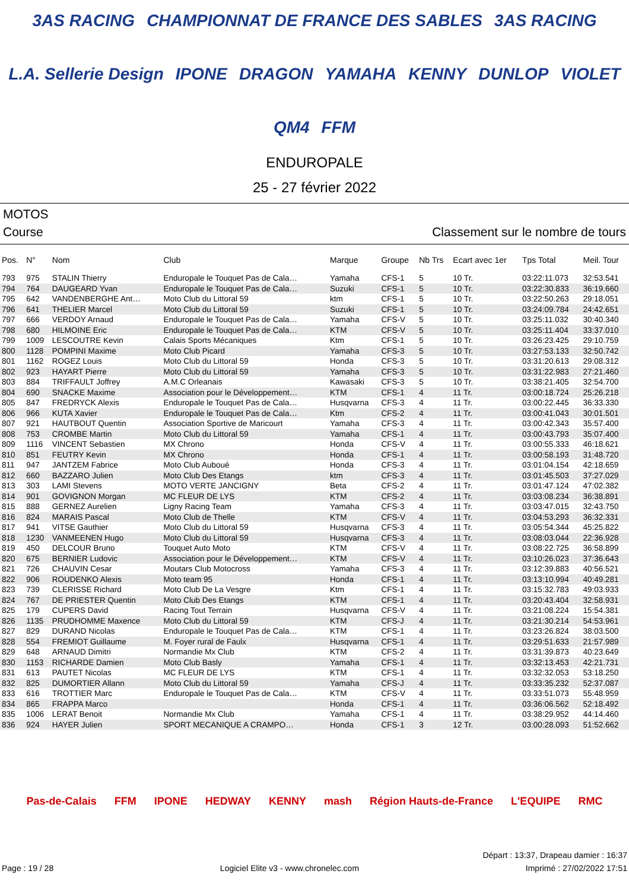3AS RACING CHAMPIONNAT DE FRANCE DES SABLES 3AS RACING L.A. Sellerie Design IPONE DRAGON YAMAHA KENNY DUNLOP VIOLET QM4 FFM
ENDUROPALE
25 - 27 février 2022
MOTOS
Course Classement sur le nombre de tours
| Pos. | N° | Nom | Club | Marque | Groupe | Nb Trs | Ecart avec 1er | Tps Total | Meil. Tour |
| --- | --- | --- | --- | --- | --- | --- | --- | --- | --- |
| 793 | 975 | STALIN Thierry | Enduropale le Touquet Pas de Cala… | Yamaha | CFS-1 | 5 | 10 Tr. | 03:22:11.073 | 32:53.541 |
| 794 | 764 | DAUGEARD Yvan | Enduropale le Touquet Pas de Cala… | Suzuki | CFS-1 | 5 | 10 Tr. | 03:22:30.833 | 36:19.660 |
| 795 | 642 | VANDENBERGHE Ant… | Moto Club du Littoral 59 | ktm | CFS-1 | 5 | 10 Tr. | 03:22:50.263 | 29:18.051 |
| 796 | 641 | THELIER Marcel | Moto Club du Littoral 59 | Suzuki | CFS-1 | 5 | 10 Tr. | 03:24:09.784 | 24:42.651 |
| 797 | 666 | VERDOY Arnaud | Enduropale le Touquet Pas de Cala… | Yamaha | CFS-V | 5 | 10 Tr. | 03:25:11.032 | 30:40.340 |
| 798 | 680 | HILMOINE Eric | Enduropale le Touquet Pas de Cala… | KTM | CFS-V | 5 | 10 Tr. | 03:25:11.404 | 33:37.010 |
| 799 | 1009 | LESCOUTRE Kevin | Calais Sports Mécaniques | Ktm | CFS-1 | 5 | 10 Tr. | 03:26:23.425 | 29:10.759 |
| 800 | 1128 | POMPINI Maxime | Moto Club Picard | Yamaha | CFS-3 | 5 | 10 Tr. | 03:27:53.133 | 32:50.742 |
| 801 | 1162 | ROGEZ Louis | Moto Club du Littoral 59 | Honda | CFS-3 | 5 | 10 Tr. | 03:31:20.613 | 29:08.312 |
| 802 | 923 | HAYART Pierre | Moto Club du Littoral 59 | Yamaha | CFS-3 | 5 | 10 Tr. | 03:31:22.983 | 27:21.460 |
| 803 | 884 | TRIFFAULT Joffrey | A.M.C Orleanais | Kawasaki | CFS-3 | 5 | 10 Tr. | 03:38:21.405 | 32:54.700 |
| 804 | 690 | SNACKE Maxime | Association pour le Développement… | KTM | CFS-1 | 4 | 11 Tr. | 03:00:18.724 | 25:26.218 |
| 805 | 847 | FREDRYCK Alexis | Enduropale le Touquet Pas de Cala… | Husqvarna | CFS-3 | 4 | 11 Tr. | 03:00:22.445 | 36:33.330 |
| 806 | 966 | KUTA Xavier | Enduropale le Touquet Pas de Cala… | Ktm | CFS-2 | 4 | 11 Tr. | 03:00:41.043 | 30:01.501 |
| 807 | 921 | HAUTBOUT Quentin | Association Sportive de Maricourt | Yamaha | CFS-3 | 4 | 11 Tr. | 03:00:42.343 | 35:57.400 |
| 808 | 753 | CROMBE Martin | Moto Club du Littoral 59 | Yamaha | CFS-1 | 4 | 11 Tr. | 03:00:43.793 | 35:07.400 |
| 809 | 1116 | VINCENT Sebastien | MX Chrono | Honda | CFS-V | 4 | 11 Tr. | 03:00:55.333 | 46:18.621 |
| 810 | 851 | FEUTRY Kevin | MX Chrono | Honda | CFS-1 | 4 | 11 Tr. | 03:00:58.193 | 31:48.720 |
| 811 | 947 | JANTZEM Fabrice | Moto Club Auboué | Honda | CFS-3 | 4 | 11 Tr. | 03:01:04.154 | 42:18.659 |
| 812 | 660 | BAZZARO Julien | Moto Club Des Etangs | ktm | CFS-3 | 4 | 11 Tr. | 03:01:45.503 | 37:27.029 |
| 813 | 303 | LAMI Stevens | MOTO VERTE JANCIGNY | Beta | CFS-2 | 4 | 11 Tr. | 03:01:47.124 | 47:02.382 |
| 814 | 901 | GOVIGNON Morgan | MC FLEUR DE LYS | KTM | CFS-2 | 4 | 11 Tr. | 03:03:08.234 | 36:38.891 |
| 815 | 888 | GERNEZ Aurelien | Ligny Racing Team | Yamaha | CFS-3 | 4 | 11 Tr. | 03:03:47.015 | 32:43.750 |
| 816 | 824 | MARAIS Pascal | Moto Club de Thelle | KTM | CFS-V | 4 | 11 Tr. | 03:04:53.293 | 36:32.331 |
| 817 | 941 | VITSE Gauthier | Moto Club du Littoral 59 | Husqvarna | CFS-3 | 4 | 11 Tr. | 03:05:54.344 | 45:25.822 |
| 818 | 1230 | VANMEENEN Hugo | Moto Club du Littoral 59 | Husqvarna | CFS-3 | 4 | 11 Tr. | 03:08:03.044 | 22:36.928 |
| 819 | 450 | DELCOUR Bruno | Touquet Auto Moto | KTM | CFS-V | 4 | 11 Tr. | 03:08:22.725 | 36:58.899 |
| 820 | 675 | BERNIER Ludovic | Association pour le Développement… | KTM | CFS-V | 4 | 11 Tr. | 03:10:26.023 | 37:36.643 |
| 821 | 726 | CHAUVIN Cesar | Moutars Club Motocross | Yamaha | CFS-3 | 4 | 11 Tr. | 03:12:39.883 | 40:56.521 |
| 822 | 906 | ROUDENKO Alexis | Moto team 95 | Honda | CFS-1 | 4 | 11 Tr. | 03:13:10.994 | 40:49.281 |
| 823 | 739 | CLERISSE Richard | Moto Club De La Vesgre | Ktm | CFS-1 | 4 | 11 Tr. | 03:15:32.783 | 49:03.933 |
| 824 | 767 | DE PRIESTER Quentin | Moto Club Des Etangs | KTM | CFS-1 | 4 | 11 Tr. | 03:20:43.404 | 32:58.931 |
| 825 | 179 | CUPERS David | Racing Tout Terrain | Husqvarna | CFS-V | 4 | 11 Tr. | 03:21:08.224 | 15:54.381 |
| 826 | 1135 | PRUDHOMME Maxence | Moto Club du Littoral 59 | KTM | CFS-J | 4 | 11 Tr. | 03:21:30.214 | 54:53.961 |
| 827 | 829 | DURAND Nicolas | Enduropale le Touquet Pas de Cala… | KTM | CFS-1 | 4 | 11 Tr. | 03:23:26.824 | 38:03.500 |
| 828 | 554 | FREMIOT Guillaume | M. Foyer rural de Faulx | Husqvarna | CFS-1 | 4 | 11 Tr. | 03:29:51.633 | 21:57.989 |
| 829 | 648 | ARNAUD Dimitri | Normandie Mx Club | KTM | CFS-2 | 4 | 11 Tr. | 03:31:39.873 | 40:23.649 |
| 830 | 1153 | RICHARDE Damien | Moto Club Basly | Yamaha | CFS-1 | 4 | 11 Tr. | 03:32:13.453 | 42:21.731 |
| 831 | 613 | PAUTET Nicolas | MC FLEUR DE LYS | KTM | CFS-1 | 4 | 11 Tr. | 03:32:32.053 | 53:18.250 |
| 832 | 825 | DUMORTIER Allann | Moto Club du Littoral 59 | Yamaha | CFS-J | 4 | 11 Tr. | 03:33:35.232 | 52:37.087 |
| 833 | 616 | TROTTIER Marc | Enduropale le Touquet Pas de Cala… | KTM | CFS-V | 4 | 11 Tr. | 03:33:51.073 | 55:48.959 |
| 834 | 865 | FRAPPA Marco | | Honda | CFS-1 | 4 | 11 Tr. | 03:36:06.562 | 52:18.492 |
| 835 | 1006 | LERAT Benoit | Normandie Mx Club | Yamaha | CFS-1 | 4 | 11 Tr. | 03:38:29.952 | 44:14.460 |
| 836 | 924 | HAYER Julien | SPORT MECANIQUE A CRAMPO… | Honda | CFS-1 | 3 | 12 Tr. | 03:00:28.093 | 51:52.662 |
Pas-de-Calais FFM IPONE HEDWAY KENNY mash Région Hauts-de-France L'EQUIPE RMC
Départ : 13:37, Drapeau damier : 16:37
Page : 19 / 28 Logiciel Elite v3 - www.chronelec.com Imprimé : 27/02/2022 17:51